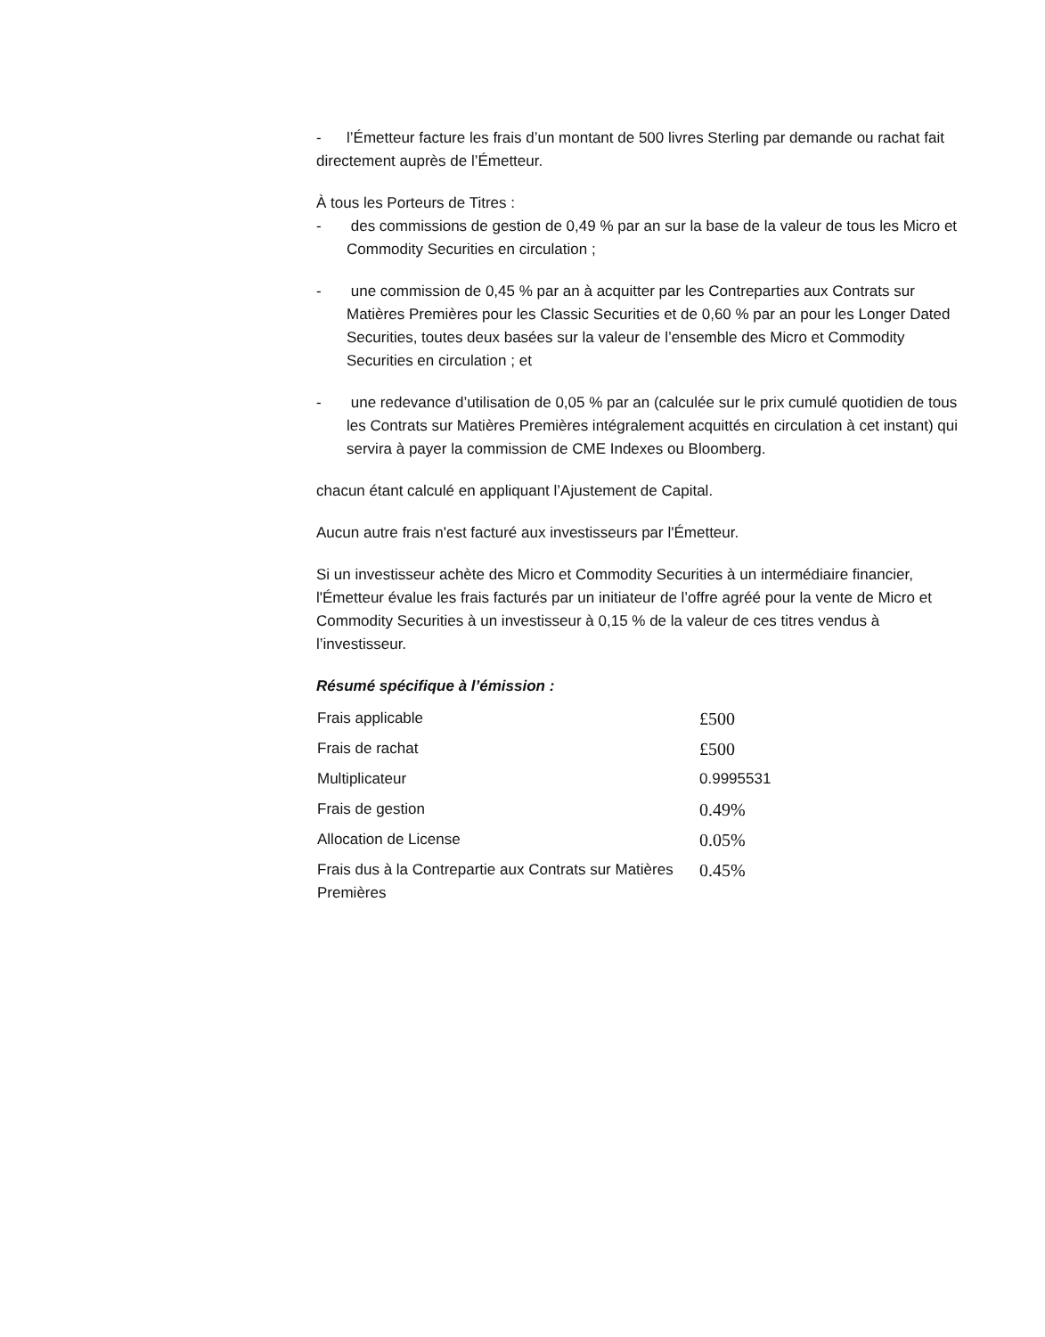- l’Émetteur facture les frais d’un montant de 500 livres Sterling par demande ou rachat fait directement auprès de l’Émetteur.
À tous les Porteurs de Titres :
- des commissions de gestion de 0,49 % par an sur la base de la valeur de tous les Micro et Commodity Securities en circulation ;
- une commission de 0,45 % par an à acquitter par les Contreparties aux Contrats sur Matières Premières pour les Classic Securities et de 0,60 % par an pour les Longer Dated Securities, toutes deux basées sur la valeur de l’ensemble des Micro et Commodity Securities en circulation ; et
- une redevance d’utilisation de 0,05 % par an (calculée sur le prix cumulé quotidien de tous les Contrats sur Matières Premières intégralement acquittés en circulation à cet instant) qui servira à payer la commission de CME Indexes ou Bloomberg.
chacun étant calculé en appliquant l’Ajustement de Capital.
Aucun autre frais n'est facturé aux investisseurs par l'Émetteur.
Si un investisseur achète des Micro et Commodity Securities à un intermédiaire financier, l'Émetteur évalue les frais facturés par un initiateur de l’offre agréé pour la vente de Micro et Commodity Securities à un investisseur à 0,15 % de la valeur de ces titres vendus à l’investisseur.
Résumé spécifique à l’émission :
| Frais applicable | £500 |
| Frais de rachat | £500 |
| Multiplicateur | 0.9995531 |
| Frais de gestion | 0.49% |
| Allocation de License | 0.05% |
| Frais dus à la Contrepartie aux Contrats sur Matières Premières | 0.45% |